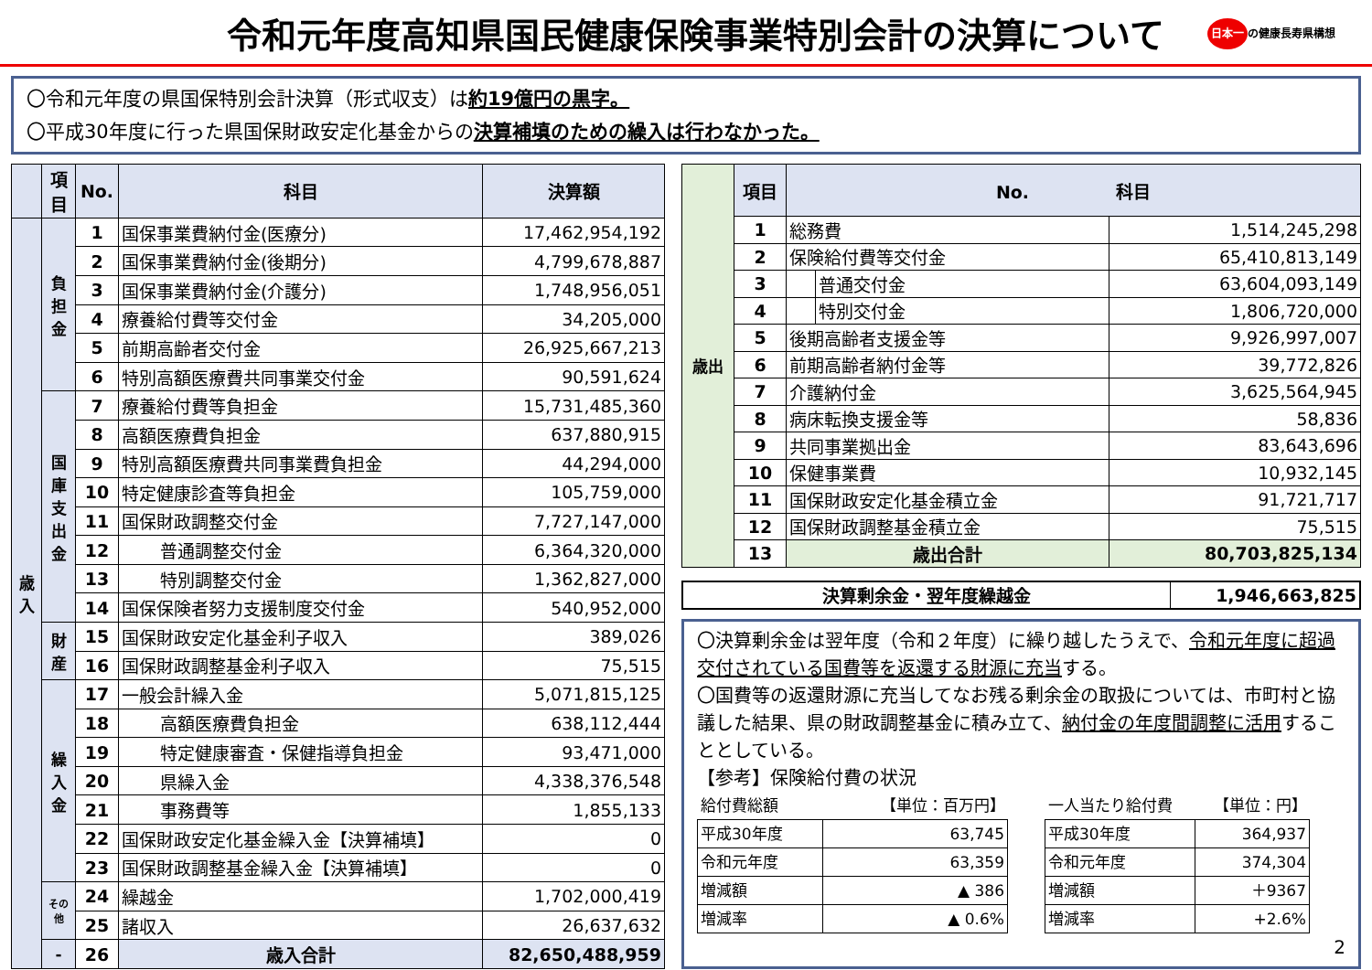令和元年度高知県国民健康保険事業特別会計の決算について
日本一 の健康長寿県構想
〇令和元年度の県国保特別会計決算（形式収支）は約19億円の黒字。
〇平成30年度に行った県国保財政安定化基金からの決算補填のための繰入は行わなかった。
| | 項目 | No. | 科目 | 決算額 |
| --- | --- | --- | --- | --- |
| 歳入 | 負担金 | 1 | 国保事業費納付金(医療分) | 17,462,954,192 |
| | | 2 | 国保事業費納付金(後期分) | 4,799,678,887 |
| | | 3 | 国保事業費納付金(介護分) | 1,748,956,051 |
| | | 4 | 療養給付費等交付金 | 34,205,000 |
| | | 5 | 前期高齢者交付金 | 26,925,667,213 |
| | | 6 | 特別高額医療費共同事業交付金 | 90,591,624 |
| | 国庫支出金 | 7 | 療養給付費等負担金 | 15,731,485,360 |
| | | 8 | 高額医療費負担金 | 637,880,915 |
| | | 9 | 特別高額医療費共同事業費負担金 | 44,294,000 |
| | | 10 | 特定健康診査等負担金 | 105,759,000 |
| | | 11 | 国保財政調整交付金 | 7,727,147,000 |
| | | 12 | 普通調整交付金 | 6,364,320,000 |
| | | 13 | 特別調整交付金 | 1,362,827,000 |
| | | 14 | 国保保険者努力支援制度交付金 | 540,952,000 |
| | 財産 | 15 | 国保財政安定化基金利子収入 | 389,026 |
| | | 16 | 国保財政調整基金利子収入 | 75,515 |
| | 繰入金 | 17 | 一般会計繰入金 | 5,071,815,125 |
| | | 18 | 高額医療費負担金 | 638,112,444 |
| | | 19 | 特定健康審査・保健指導負担金 | 93,471,000 |
| | | 20 | 県繰入金 | 4,338,376,548 |
| | | 21 | 事務費等 | 1,855,133 |
| | | 22 | 国保財政安定化基金繰入金【決算補填】 | 0 |
| | | 23 | 国保財政調整基金繰入金【決算補填】 | 0 |
| | その他 | 24 | 繰越金 | 1,702,000,419 |
| | | 25 | 諸収入 | 26,637,632 |
| | - | 26 | 歳入合計 | 82,650,488,959 |
| 歳出 | 項目 | No. 科目 | | |
| | 1 | 総務費 | | 1,514,245,298 |
| | 2 | 保険給付費等交付金 | | 65,410,813,149 |
| | 3 | | 普通交付金 | 63,604,093,149 |
| | 4 | | 特別交付金 | 1,806,720,000 |
| | 5 | 後期高齢者支援金等 | | 9,926,997,007 |
| | 6 | 前期高齢者納付金等 | | 39,772,826 |
| | 7 | 介護納付金 | | 3,625,564,945 |
| | 8 | 病床転換支援金等 | | 58,836 |
| | 9 | 共同事業拠出金 | | 83,643,696 |
| | 10 | 保健事業費 | | 10,932,145 |
| | 11 | 国保財政安定化基金積立金 | | 91,721,717 |
| | 12 | 国保財政調整基金積立金 | | 75,515 |
| | 13 | 歳出合計 | | 80,703,825,134 |
| 決算剰余金・翌年度繰越金 | 1,946,663,825 |
〇決算剰余金は翌年度（令和２年度）に繰り越したうえで、令和元年度に超過交付されている国費等を返還する財源に充当する。
〇国費等の返還財源に充当してなお残る剰余金の取扱については、市町村と協議した結果、県の財政調整基金に積み立て、納付金の年度間調整に活用することとしている。
【参考】保険給付費の状況
| 給付費総額 | 【単位：百万円】 |
| 平成30年度 | 63,745 |
| 令和元年度 | 63,359 |
| 増減額 | ▲ 386 |
| 増減率 | ▲ 0.6% |
| 一人当たり給付費 | 【単位：円】 |
| 平成30年度 | 364,937 |
| 令和元年度 | 374,304 |
| 増減額 | ＋9367 |
| 増減率 | +2.6% |
2